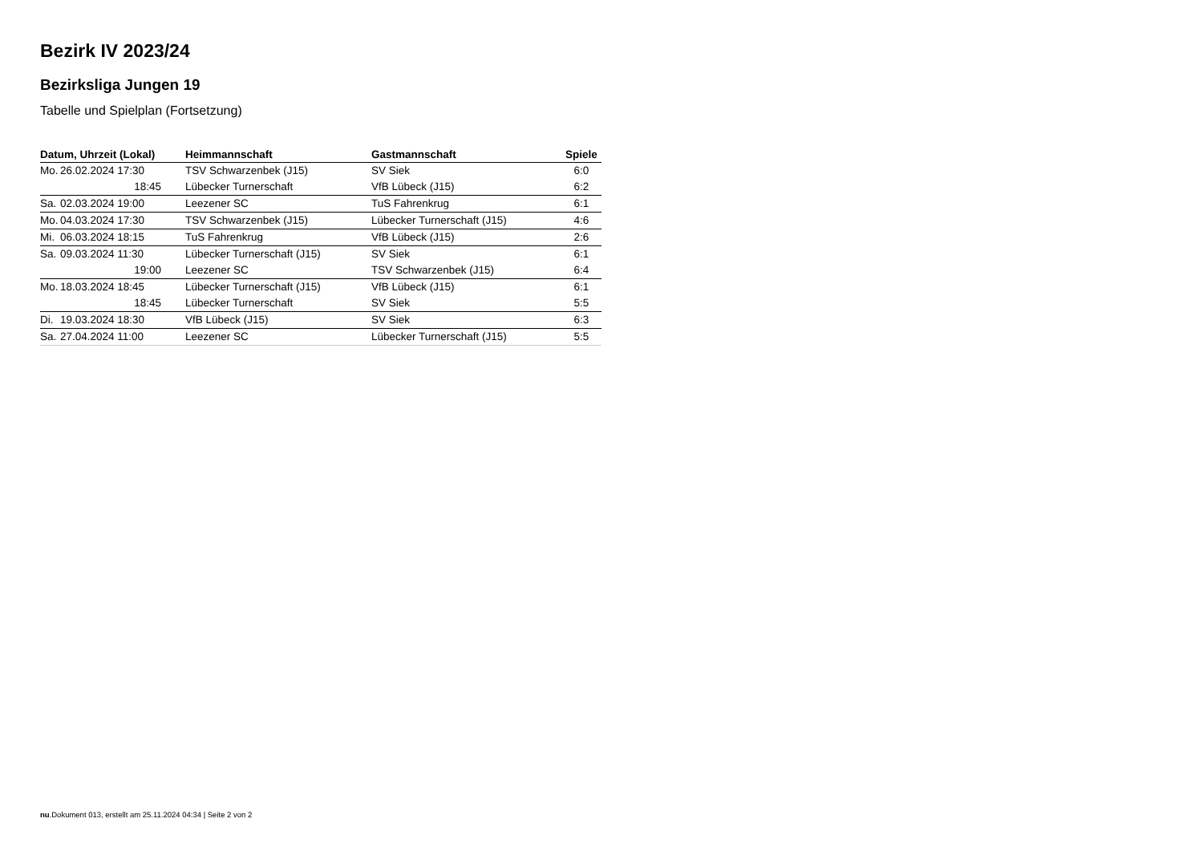Bezirk IV 2023/24
Bezirksliga Jungen 19
Tabelle und Spielplan (Fortsetzung)
| Datum, Uhrzeit (Lokal) | Heimmannschaft | Gastmannschaft | Spiele |
| --- | --- | --- | --- |
| Mo. 26.02.2024 17:30 | TSV Schwarzenbek (J15) | SV Siek | 6:0 |
| 18:45 | Lübecker Turnerschaft | VfB Lübeck (J15) | 6:2 |
| Sa. 02.03.2024 19:00 | Leezener SC | TuS Fahrenkrug | 6:1 |
| Mo. 04.03.2024 17:30 | TSV Schwarzenbek (J15) | Lübecker Turnerschaft (J15) | 4:6 |
| Mi. 06.03.2024 18:15 | TuS Fahrenkrug | VfB Lübeck (J15) | 2:6 |
| Sa. 09.03.2024 11:30 | Lübecker Turnerschaft (J15) | SV Siek | 6:1 |
| 19:00 | Leezener SC | TSV Schwarzenbek (J15) | 6:4 |
| Mo. 18.03.2024 18:45 | Lübecker Turnerschaft (J15) | VfB Lübeck (J15) | 6:1 |
| 18:45 | Lübecker Turnerschaft | SV Siek | 5:5 |
| Di. 19.03.2024 18:30 | VfB Lübeck (J15) | SV Siek | 6:3 |
| Sa. 27.04.2024 11:00 | Leezener SC | Lübecker Turnerschaft (J15) | 5:5 |
nu.Dokument 013, erstellt am 25.11.2024 04:34 | Seite 2 von 2